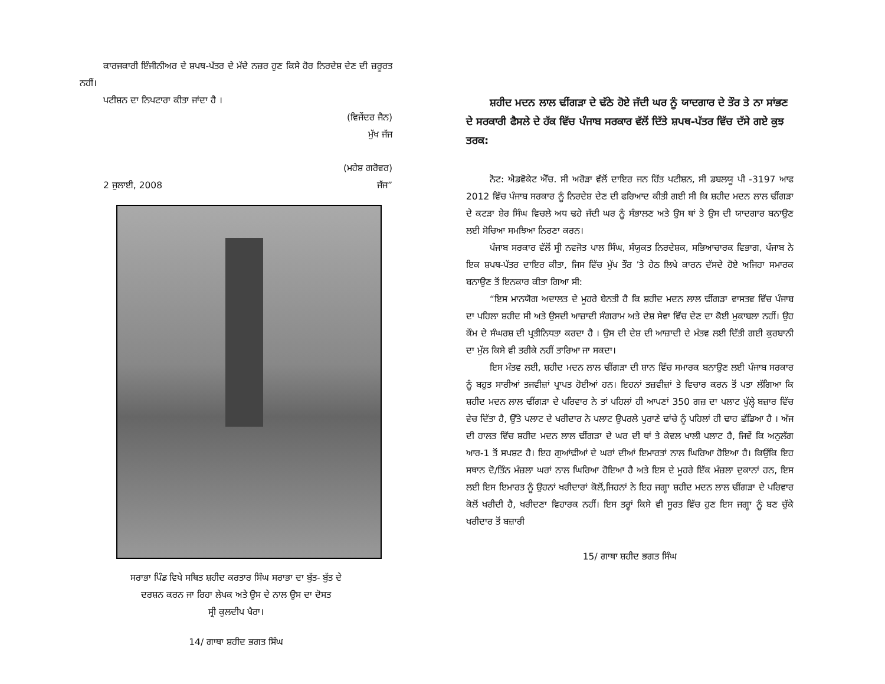ਕਾਰਜਕਾਰੀ ਇੰਜੀਨੀਅਰ ਦੇ ਸ਼ਪਥ-ਪੱਤਰ ਦੇ ਮੱਦੇ ਨਜ਼ਰ ਹੁਣ ਕਿਸੇ ਹੋਰ ਨਿਰਦੇਸ਼ ਦੇਣ ਦੀ ਜ਼ਰੂਰਤ ਨਹੀਂ।
ਪਟੀਸ਼ਨ ਦਾ ਨਿਪਟਾਰਾ ਕੀਤਾ ਜਾਂਦਾ ਹੈ ।
(ਵਿਜੇਂਦਰ ਜੈਨ)
ਮੁੱਖ ਜੱਜ
(ਮਹੇਸ਼ ਗਰੋਵਰ)
2 ਜੁਲਾਈ, 2008 ਜੱਜ”
ਸਰਾਭਾ ਪਿੰਡ ਵਿਖੇ ਸਥਿਤ ਸ਼ਹੀਦ ਕਰਤਾਰ ਸਿੰਘ ਸਰਾਭਾ ਦਾ ਬੁੱਤ- ਬੁੱਤ ਦੇ
ਦਰਸ਼ਨ ਕਰਨ ਜਾ ਰਿਹਾ ਲੇਖਕ ਅਤੇ ਉਸ ਦੇ ਨਾਲ ਉਸ ਦਾ ਦੋਸਤ
ਸ੍ਰੀ ਕੁਲਦੀਪ ਖੈਰਾ।
14/ ਗਾਥਾ ਸ਼ਹੀਦ ਭਗਤ ਸਿੰਘ
ਸ਼ਹੀਦ ਮਦਨ ਲਾਲ ਢੀਂਗੜਾ ਦੇ ਢੱਠੇ ਹੋਏ ਜੱਦੀ ਘਰ ਨੂੰ ਯਾਦਗਾਰ ਦੇ ਤੌਰ ਤੇ ਨਾ ਸਾਂਭਣ ਦੇ ਸਰਕਾਰੀ ਫੈਸਲੇ ਦੇ ਹੱਕ ਵਿੱਚ ਪੰਜਾਬ ਸਰਕਾਰ ਵੱਲੋਂ ਦਿੱਤੇ ਸ਼ਪਥ-ਪੱਤਰ ਵਿੱਚ ਦੱਸੇ ਗਏ ਕੁਝ ਤਰਕ:
ਨੋਟ: ਐਡਵੋਕੇਟ ਐੱਚ. ਸੀ ਅਰੋੜਾ ਵੱਲੋਂ ਦਾਇਰ ਜਨ ਹਿੱਤ ਪਟੀਸ਼ਨ, ਸੀ ਡਬਲਯੂ ਪੀ -3197 ਆਫ 2012 ਵਿੱਚ ਪੰਜਾਬ ਸਰਕਾਰ ਨੂੰ ਨਿਰਦੇਸ਼ ਦੇਣ ਦੀ ਫਰਿਆਦ ਕੀਤੀ ਗਈ ਸੀ ਕਿ ਸ਼ਹੀਦ ਮਦਨ ਲਾਲ ਢੀਂਗੜਾ ਦੇ ਕਟੜਾ ਸ਼ੇਰ ਸਿੰਘ ਵਿਚਲੇ ਅਧ ਢਹੇ ਜੱਦੀ ਘਰ ਨੂੰ ਸੰਭਾਲਣ ਅਤੇ ਉਸ ਥਾਂ ਤੇ ਉਸ ਦੀ ਯਾਦਗਾਰ ਬਨਾਉਣ ਲਈ ਸੋਚਿਆ ਸਮਝਿਆ ਨਿਰਣਾ ਕਰਨ।
ਪੰਜਾਬ ਸਰਕਾਰ ਵੱਲੋਂ ਸ੍ਰੀ ਨਵਜੋਤ ਪਾਲ ਸਿੰਘ, ਸੰਯੁਕਤ ਨਿਰਦੇਸ਼ਕ, ਸਭਿਆਚਾਰਕ ਵਿਭਾਗ, ਪੰਜਾਬ ਨੇ ਇਕ ਸ਼ਪਥ-ਪੱਤਰ ਦਾਇਰ ਕੀਤਾ, ਜਿਸ ਵਿੱਚ ਮੁੱਖ ਤੌਰ ’ਤੇ ਹੇਠ ਲਿਖੇ ਕਾਰਨ ਦੱਸਦੇ ਹੋਏ ਅਜਿਹਾ ਸਮਾਰਕ ਬਨਾਉਣ ਤੋਂ ਇਨਕਾਰ ਕੀਤਾ ਗਿਆ ਸੀ:
“ਇਸ ਮਾਨਯੋਗ ਅਦਾਲਤ ਦੇ ਮੂਹਰੇ ਬੇਨਤੀ ਹੈ ਕਿ ਸ਼ਹੀਦ ਮਦਨ ਲਾਲ ਢੀਂਗੜਾ ਵਾਸਤਵ ਵਿੱਚ ਪੰਜਾਬ ਦਾ ਪਹਿਲਾ ਸ਼ਹੀਦ ਸੀ ਅਤੇ ਉਸਦੀ ਆਜ਼ਾਦੀ ਸੰਗਰਾਮ ਅਤੇ ਦੇਸ਼ ਸੇਵਾ ਵਿੱਚ ਦੇਣ ਦਾ ਕੋਈ ਮੁਕਾਬਲਾ ਨਹੀਂ। ਉਹ ਕੌਮ ਦੇ ਸੰਘਰਸ਼ ਦੀ ਪ੍ਰਤੀਨਿਧਤਾ ਕਰਦਾ ਹੈ । ਉਸ ਦੀ ਦੇਸ਼ ਦੀ ਆਜ਼ਾਦੀ ਦੇ ਮੰਤਵ ਲਈ ਦਿੱਤੀ ਗਈ ਕੁਰਬਾਨੀ ਦਾ ਮੁੱਲ ਕਿਸੇ ਵੀ ਤਰੀਕੇ ਨਹੀਂ ਤਾਰਿਆ ਜਾ ਸਕਦਾ।
ਇਸ ਮੰਤਵ ਲਈ, ਸ਼ਹੀਦ ਮਦਨ ਲਾਲ ਢੀਂਗੜਾ ਦੀ ਸ਼ਾਨ ਵਿੱਚ ਸਮਾਰਕ ਬਨਾਉਣ ਲਈ ਪੰਜਾਬ ਸਰਕਾਰ ਨੂੰ ਬਹੁਤ ਸਾਰੀਆਂ ਤਜਵੀਜ਼ਾਂ ਪ੍ਰਾਪਤ ਹੋਈਆਂ ਹਨ। ਇਹਨਾਂ ਤਜ਼ਵੀਜ਼ਾਂ ਤੇ ਵਿਚਾਰ ਕਰਨ ਤੋਂ ਪਤਾ ਲੱਗਿਆ ਕਿ ਸ਼ਹੀਦ ਮਦਨ ਲਾਲ ਢੀਂਗੜਾ ਦੇ ਪਰਿਵਾਰ ਨੇ ਤਾਂ ਪਹਿਲਾਂ ਹੀ ਆਪਣਾਂ 350 ਗਜ਼ ਦਾ ਪਲਾਟ ਖੁੱਲ੍ਹੇ ਬਜ਼ਾਰ ਵਿੱਚ ਵੇਚ ਦਿੱਤਾ ਹੈ, ਉੱਤੇ ਪਲਾਟ ਦੇ ਖਰੀਦਾਰ ਨੇ ਪਲਾਟ ਉਪਰਲੇ ਪੁਰਾਣੇ ਢਾਂਚੇ ਨੂੰ ਪਹਿਲਾਂ ਹੀ ਢਾਹ ਛੱਡਿਆ ਹੈ । ਅੱਜ ਦੀ ਹਾਲਤ ਵਿੱਚ ਸ਼ਹੀਦ ਮਦਨ ਲਾਲ ਢੀਂਗੜਾ ਦੇ ਘਰ ਦੀ ਥਾਂ ਤੇ ਕੇਵਲ ਖਾਲੀ ਪਲਾਟ ਹੈ, ਜਿਵੇਂ ਕਿ ਅਨੁਲੱਗ ਆਰ-1 ਤੋਂ ਸਪਸ਼ਟ ਹੈ। ਇਹ ਗੁਆਂਢੀਆਂ ਦੇ ਘਰਾਂ ਦੀਆਂ ਇਮਾਰਤਾਂ ਨਾਲ ਘਿਰਿਆ ਹੋਇਆ ਹੈ। ਕਿਉਂਕਿ ਇਹ ਸਥਾਨ ਦੋ/ਤਿੰਨ ਮੰਜ਼ਲਾ ਘਰਾਂ ਨਾਲ ਘਿਰਿਆ ਹੋਇਆ ਹੈ ਅਤੇ ਇਸ ਦੇ ਮੂਹਰੇ ਇੱਕ ਮੰਜ਼ਲਾ ਦੁਕਾਨਾਂ ਹਨ, ਇਸ ਲਈ ਇਸ ਇਮਾਰਤ ਨੂੰ ਉਹਨਾਂ ਖਰੀਦਾਰਾਂ ਕੋਲੋਂ,ਜਿਹਨਾਂ ਨੇ ਇਹ ਜਗ੍ਹਾ ਸ਼ਹੀਦ ਮਦਨ ਲਾਲ ਢੀਂਗੜਾ ਦੇ ਪਰਿਵਾਰ ਕੋਲੋਂ ਖਰੀਦੀ ਹੈ, ਖਰੀਦਣਾ ਵਿਹਾਰਕ ਨਹੀਂ। ਇਸ ਤਰ੍ਹਾਂ ਕਿਸੇ ਵੀ ਸੂਰਤ ਵਿੱਚ ਹੁਣ ਇਸ ਜਗ੍ਹਾ ਨੂੰ ਬਣ ਚੁੱਕੇ ਖਰੀਦਾਰ ਤੋਂ ਬਜ਼ਾਰੀ
15/ ਗਾਥਾ ਸ਼ਹੀਦ ਭਗਤ ਸਿੰਘ